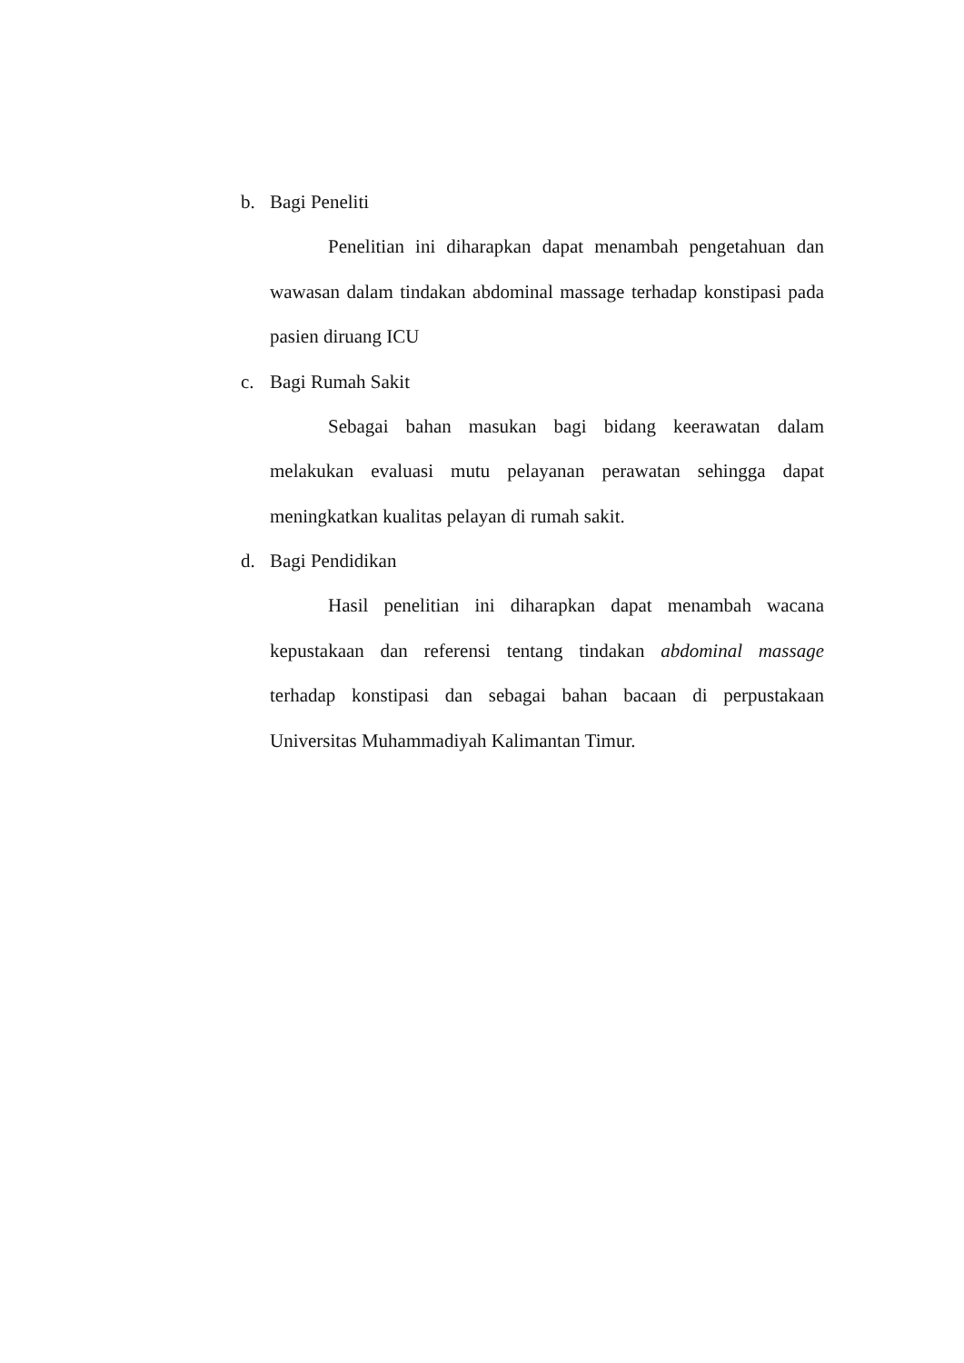b. Bagi Peneliti
Penelitian ini diharapkan dapat menambah pengetahuan dan wawasan dalam tindakan abdominal massage terhadap konstipasi pada pasien diruang ICU
c. Bagi Rumah Sakit
Sebagai bahan masukan bagi bidang keerawatan dalam melakukan evaluasi mutu pelayanan perawatan sehingga dapat meningkatkan kualitas pelayan di rumah sakit.
d. Bagi Pendidikan
Hasil penelitian ini diharapkan dapat menambah wacana kepustakaan dan referensi tentang tindakan abdominal massage terhadap konstipasi dan sebagai bahan bacaan di perpustakaan Universitas Muhammadiyah Kalimantan Timur.